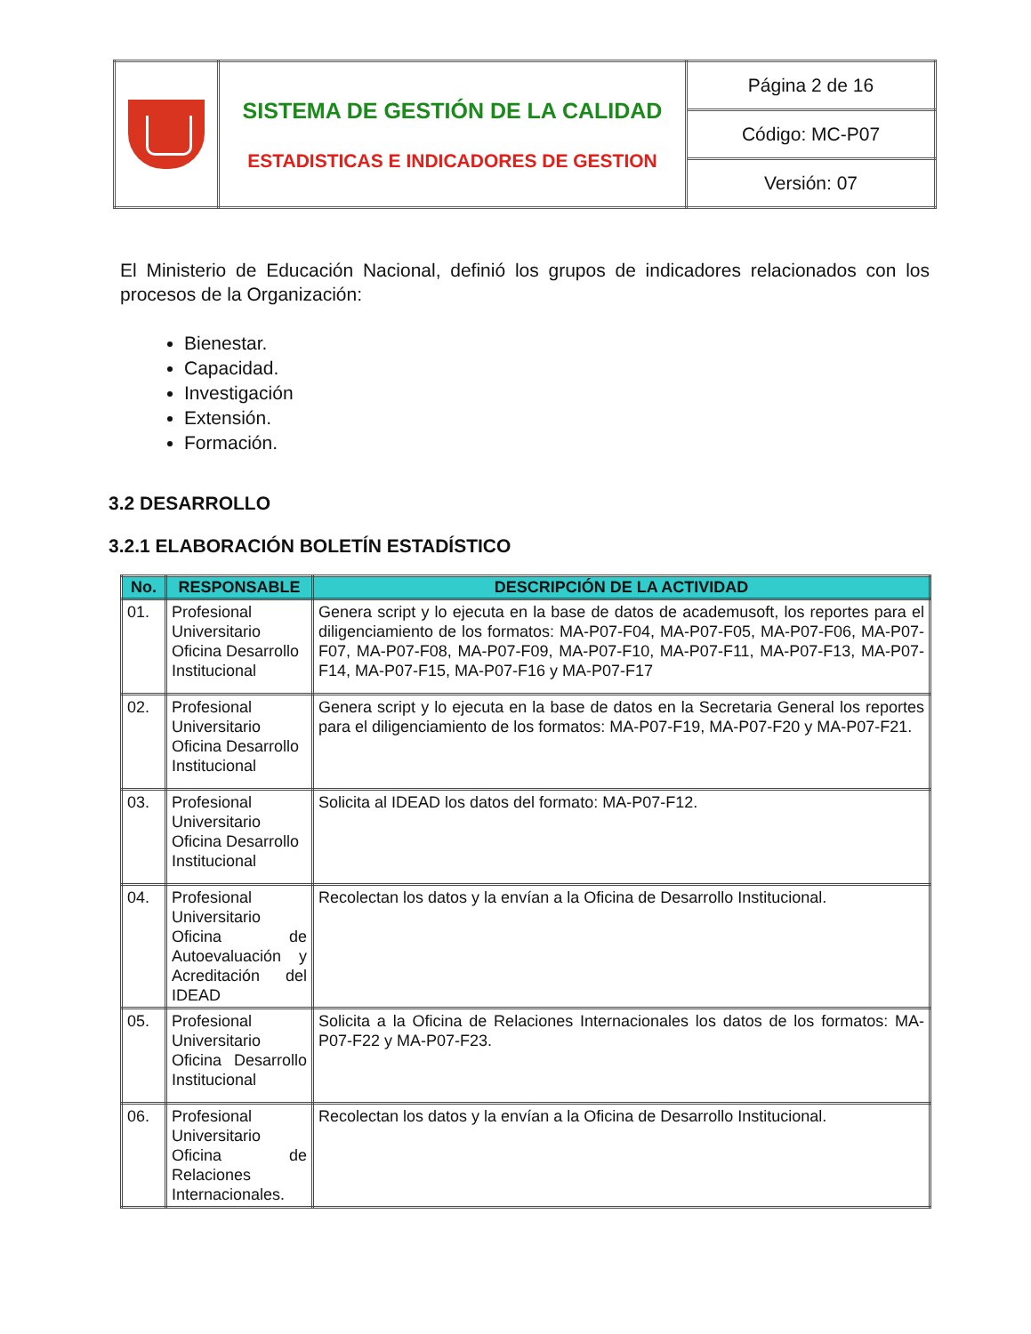| | SISTEMA DE GESTIÓN DE LA CALIDAD ESTADISTICAS E INDICADORES DE GESTION | Página 2 de 16 |
| | | Código: MC-P07 |
| | | Versión: 07 |
El Ministerio de Educación Nacional, definió los grupos de indicadores relacionados con los procesos de la Organización:
Bienestar.
Capacidad.
Investigación
Extensión.
Formación.
3.2 DESARROLLO
3.2.1 ELABORACIÓN BOLETÍN ESTADÍSTICO
| No. | RESPONSABLE | DESCRIPCIÓN DE LA ACTIVIDAD |
| --- | --- | --- |
| 01. | Profesional Universitario Oficina Desarrollo Institucional | Genera script y lo ejecuta en la base de datos de academusoft, los reportes para el diligenciamiento de los formatos: MA-P07-F04, MA-P07-F05, MA-P07-F06, MA-P07-F07, MA-P07-F08, MA-P07-F09, MA-P07-F10, MA-P07-F11, MA-P07-F13, MA-P07-F14, MA-P07-F15, MA-P07-F16 y MA-P07-F17 |
| 02. | Profesional Universitario Oficina Desarrollo Institucional | Genera script y lo ejecuta en la base de datos en la Secretaria General los reportes para el diligenciamiento de los formatos: MA-P07-F19, MA-P07-F20 y MA-P07-F21. |
| 03. | Profesional Universitario Oficina Desarrollo Institucional | Solicita al IDEAD los datos del formato: MA-P07-F12. |
| 04. | Profesional Universitario Oficina de Autoevaluación y Acreditación del IDEAD | Recolectan los datos y la envían a la Oficina de Desarrollo Institucional. |
| 05. | Profesional Universitario Oficina Desarrollo Institucional | Solicita a la Oficina de Relaciones Internacionales los datos de los formatos: MA-P07-F22 y MA-P07-F23. |
| 06. | Profesional Universitario Oficina de Relaciones Internacionales. | Recolectan los datos y la envían a la Oficina de Desarrollo Institucional. |